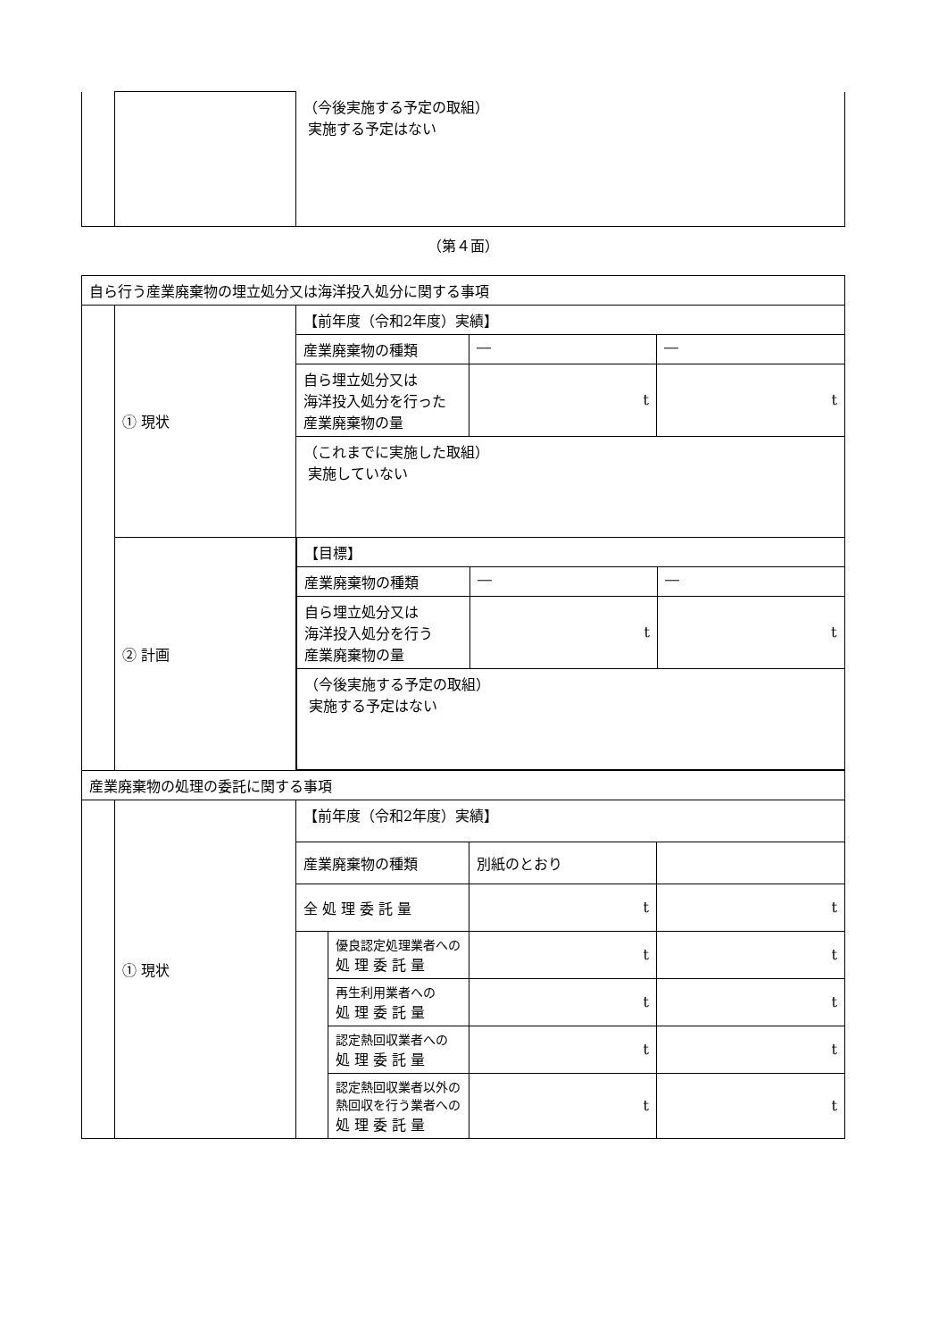| | | （今後実施する予定の取組） 実施する予定はない |
（第４面）
| 自ら行う産業廃棄物の埋立処分又は海洋投入処分に関する事項 | | | | | |
| | ① 現状 | 【前年度（令和2年度）実績】 | | | |
| | | 産業廃棄物の種類 | | ― | ― |
| | | 自ら埋立処分又は 海洋投入処分を行った 産業廃棄物の量 | | t | t |
| | | （これまでに実施した取組） 実施していない | | | |
| | ② 計画 | / 【目標】 / / / / 産業廃棄物の種類 / ― / ― / / 自ら埋立処分又は 海洋投入処分を行う 産業廃棄物の量 / t / t / / （今後実施する予定の取組） 実施する予定はない / / / | | | |
| 産業廃棄物の処理の委託に関する事項 | | | | | |
| | ① 現状 | 【前年度（令和2年度）実績】 | | | |
| | | 産業廃棄物の種類 | | 別紙のとおり | |
| | | 全 処 理 委 託 量 | | t | t |
| | | | 優良認定処理業者への 処 理 委 託 量 | t | t |
| | | | 再生利用業者への 処 理 委 託 量 | t | t |
| | | | 認定熱回収業者への 処 理 委 託 量 | t | t |
| | | | 認定熱回収業者以外の 熱回収を行う業者への 処 理 委 託 量 | t | t |